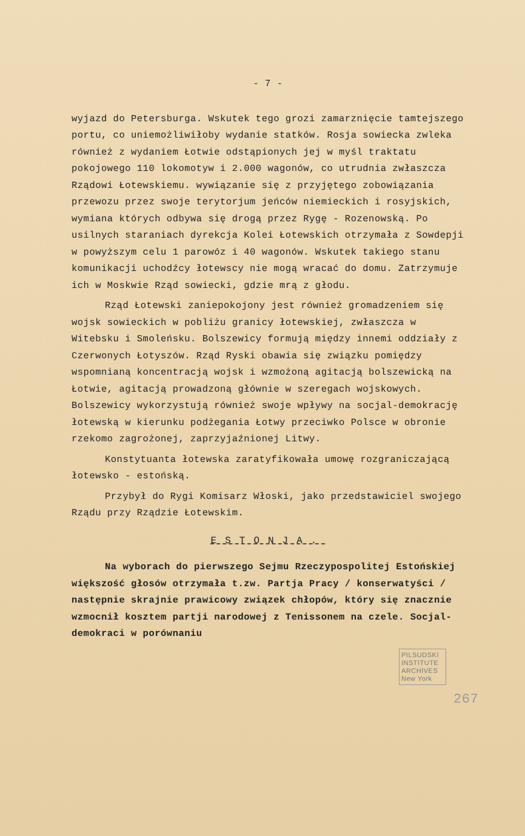- 7 -
wyjazd do Petersburga. Wskutek tego grozi zamarznięcie tamtejszego portu, co uniemożliwiłoby wydanie statków. Rosja sowiecka zwleka również z wydaniem Łotwie odstąpionych jej w myśl traktatu pokojowego 110 lokomotyw i 2.000 wagonów, co utrudnia zwłaszcza Rządowi Łotewskiemu. wywiązanie się z przyjętego zobowiązania przewozu przez swoje terytorjum jeńców niemieckich i rosyjskich, wymiana których odbywa się drogą przez Rygę - Rozenowską. Po usilnych staraniach dyrekcja Kolei Łotewskich otrzymała z Sowdepji w powyższym celu 1 parowóz i 40 wagonów. Wskutek takiego stanu komunikacji uchodźcy łotewscy nie mogą wracać do domu. Zatrzymuje ich w Moskwie Rząd sowiecki, gdzie mrą z głodu.
Rząd Łotewski zaniepokojony jest również gromadzeniem się wojsk sowieckich w pobliżu granicy łotewskiej, zwłaszcza w Witebsku i Smoleńsku. Bolszewicy formują między innemi oddziały z Czerwonych Łotyszów. Rząd Ryski obawia się związku pomiędzy wspomnianą koncentracją wojsk i wzmożoną agitacją bolszewicką na Łotwie, agitacją prowadzoną głównie w szeregach wojskowych. Bolszewicy wykorzystują również swoje wpływy na socjal-demokrację łotewską w kierunku podżegania Łotwy przeciwko Polsce w obronie rzekomo zagrożonej, zaprzyjaźnionej Litwy.
Konstytuanta łotewska zaratyfikowała umowę rozgraniczającą łotewsko - estońską.
Przybył do Rygi Komisarz Włoski, jako przedstawiciel swojego Rządu przy Rządzie Łotewskim.
ESTONJA.
Na wyborach do pierwszego Sejmu Rzeczypospolitej Estońskiej większość głosów otrzymała t.zw. Partja Pracy / konserwatyści / następnie skrajnie prawicowy związek chłopów, który się znacznie wzmocnił kosztem partji narodowej z Tenissonem na czele. Socjal-demokraci w porównaniu
PILSUDSKI INSTITUTE ARCHIVES New York
267